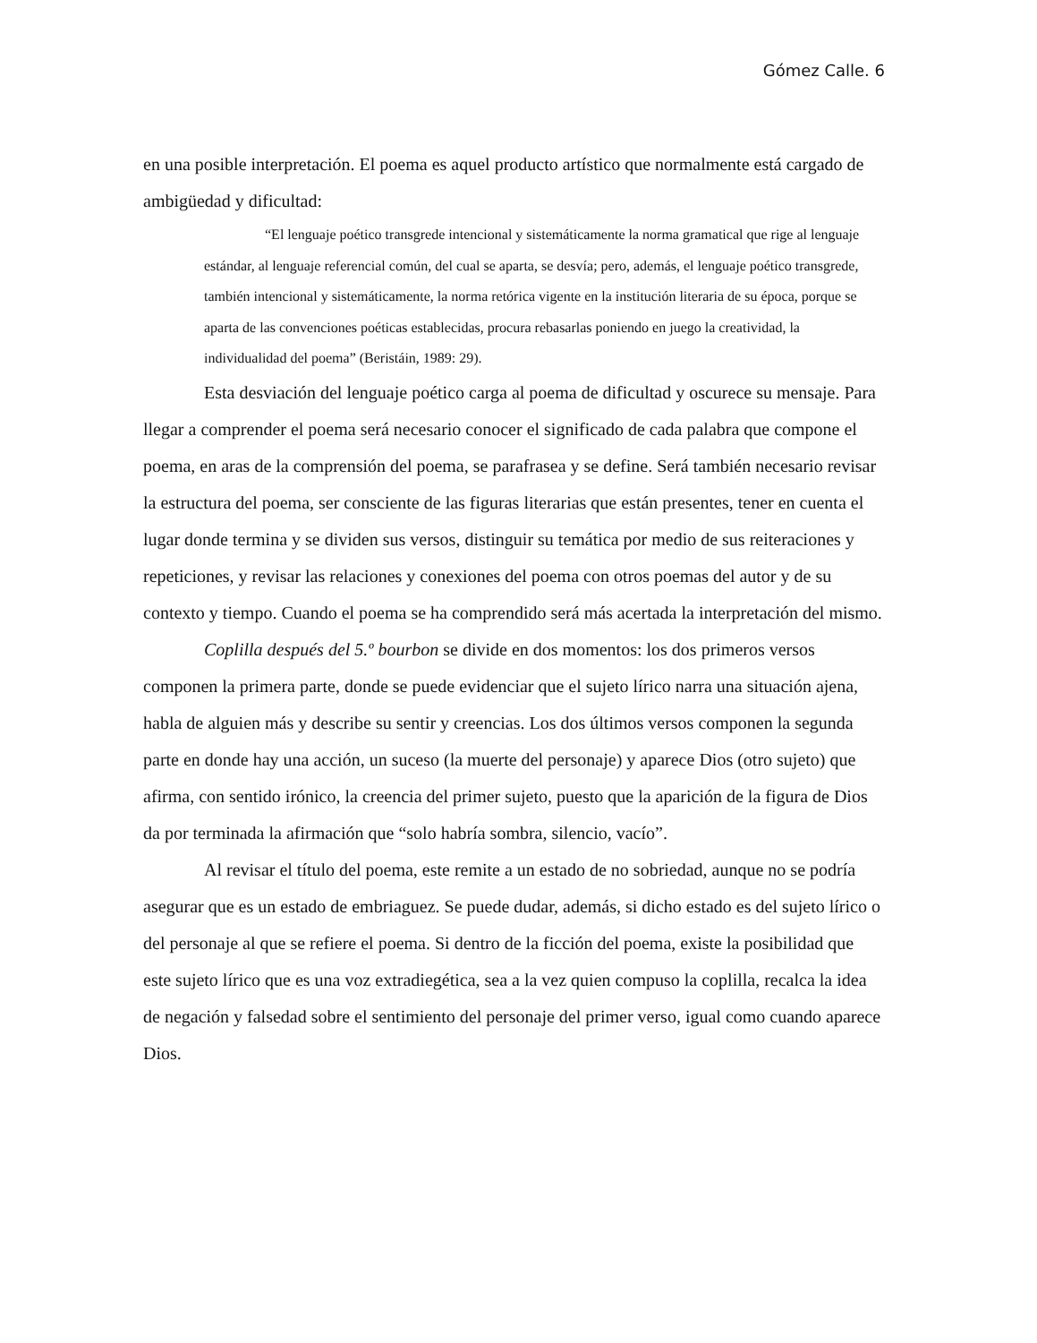Gómez Calle. 6
en una posible interpretación. El poema es aquel producto artístico que normalmente está cargado de ambigüedad y dificultad:
“El lenguaje poético transgrede intencional y sistemáticamente la norma gramatical que rige al lenguaje estándar, al lenguaje referencial común, del cual se aparta, se desvía; pero, además, el lenguaje poético transgrede, también intencional y sistemáticamente, la norma retórica vigente en la institución literaria de su época, porque se aparta de las convenciones poéticas establecidas, procura rebasarlas poniendo en juego la creatividad, la individualidad del poema” (Beristáin, 1989: 29).
Esta desviación del lenguaje poético carga al poema de dificultad y oscurece su mensaje. Para llegar a comprender el poema será necesario conocer el significado de cada palabra que compone el poema, en aras de la comprensión del poema, se parafrasea y se define. Será también necesario revisar la estructura del poema, ser consciente de las figuras literarias que están presentes, tener en cuenta el lugar donde termina y se dividen sus versos, distinguir su temática por medio de sus reiteraciones y repeticiones, y revisar las relaciones y conexiones del poema con otros poemas del autor y de su contexto y tiempo. Cuando el poema se ha comprendido será más acertada la interpretación del mismo.
Coplilla después del 5.º bourbon se divide en dos momentos: los dos primeros versos componen la primera parte, donde se puede evidenciar que el sujeto lírico narra una situación ajena, habla de alguien más y describe su sentir y creencias. Los dos últimos versos componen la segunda parte en donde hay una acción, un suceso (la muerte del personaje) y aparece Dios (otro sujeto) que afirma, con sentido irónico, la creencia del primer sujeto, puesto que la aparición de la figura de Dios da por terminada la afirmación que “solo habría sombra, silencio, vacío”.
Al revisar el título del poema, este remite a un estado de no sobriedad, aunque no se podría asegurar que es un estado de embriaguez. Se puede dudar, además, si dicho estado es del sujeto lírico o del personaje al que se refiere el poema. Si dentro de la ficción del poema, existe la posibilidad que este sujeto lírico que es una voz extradiegética, sea a la vez quien compuso la coplilla, recalca la idea de negación y falsedad sobre el sentimiento del personaje del primer verso, igual como cuando aparece Dios.